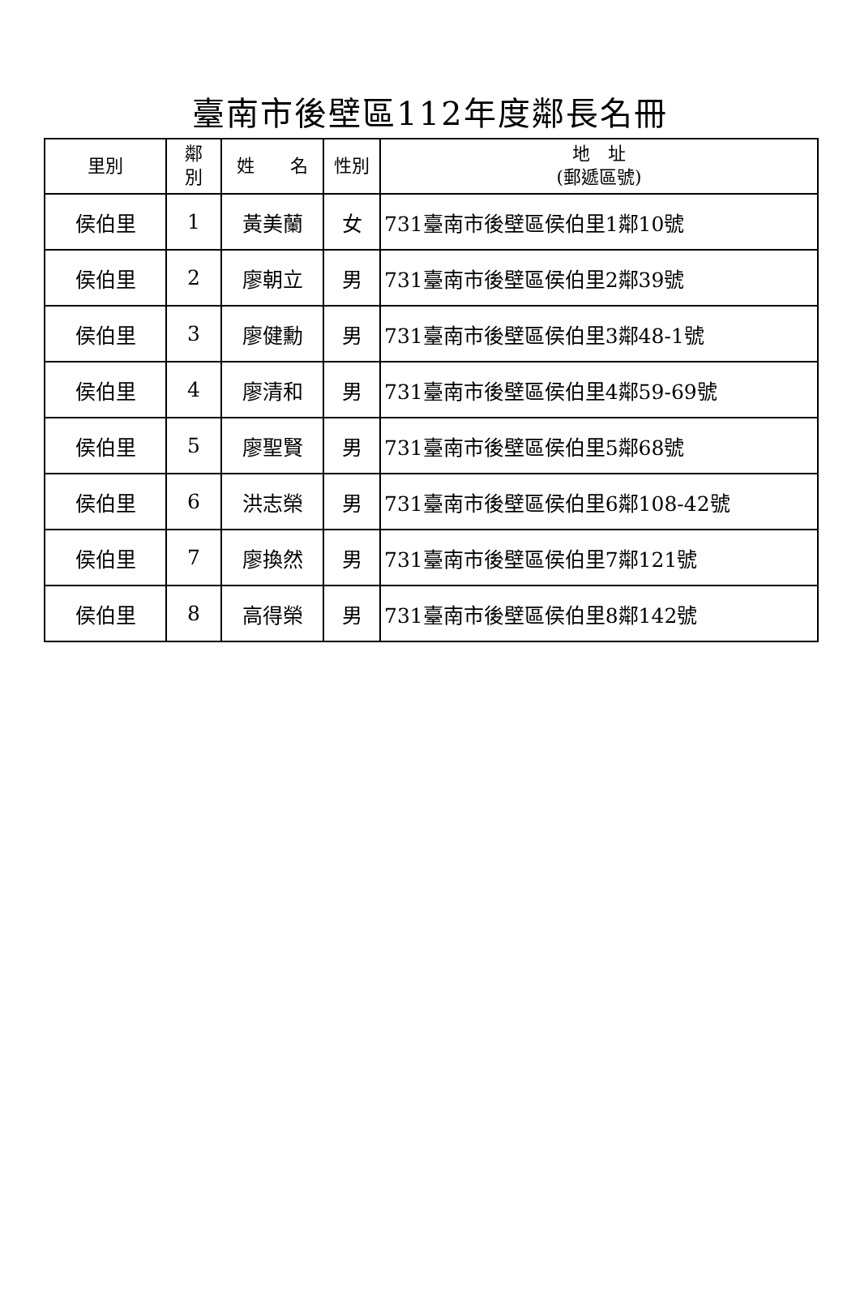臺南市後壁區112年度鄰長名冊
| 里別 | 鄰 別 | 姓 名 | 性別 | 地 址 (郵遞區號) |
| --- | --- | --- | --- | --- |
| 侯伯里 | 1 | 黃美蘭 | 女 | 731臺南市後壁區侯伯里1鄰10號 |
| 侯伯里 | 2 | 廖朝立 | 男 | 731臺南市後壁區侯伯里2鄰39號 |
| 侯伯里 | 3 | 廖健勳 | 男 | 731臺南市後壁區侯伯里3鄰48-1號 |
| 侯伯里 | 4 | 廖清和 | 男 | 731臺南市後壁區侯伯里4鄰59-69號 |
| 侯伯里 | 5 | 廖聖賢 | 男 | 731臺南市後壁區侯伯里5鄰68號 |
| 侯伯里 | 6 | 洪志榮 | 男 | 731臺南市後壁區侯伯里6鄰108-42號 |
| 侯伯里 | 7 | 廖換然 | 男 | 731臺南市後壁區侯伯里7鄰121號 |
| 侯伯里 | 8 | 高得榮 | 男 | 731臺南市後壁區侯伯里8鄰142號 |